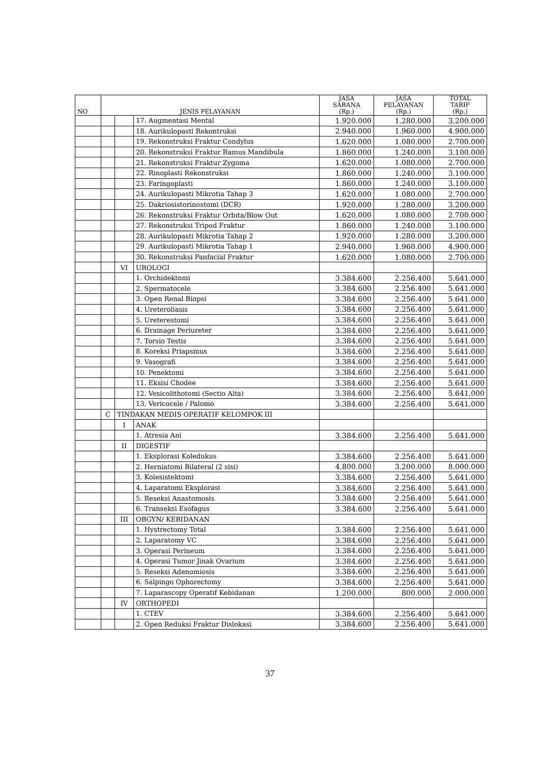| NO | JENIS PELAYANAN | | | JASA SARANA (Rp.) | JASA PELAYANAN (Rp.) | TOTAL TARIF (Rp.) |
| --- | --- | --- | --- | --- | --- | --- |
| | | | 17. Augmentasi Mental | 1.920.000 | 1.280.000 | 3.200.000 |
| | | | 18. Aurikulopasti Rekontruksi | 2.940.000 | 1.960.000 | 4.900.000 |
| | | | 19. Rekonstruksi Fraktur Condylus | 1.620.000 | 1.080.000 | 2.700.000 |
| | | | 20. Rekonstruksi Fraktur Ramus Mandibula | 1.860.000 | 1.240.000 | 3.100.000 |
| | | | 21. Rekonstruksi Fraktur Zygoma | 1.620.000 | 1.080.000 | 2.700.000 |
| | | | 22. Rinoplasti Rekonstruksi | 1.860.000 | 1.240.000 | 3.100.000 |
| | | | 23. Faringoplasti | 1.860.000 | 1.240.000 | 3.100.000 |
| | | | 24. Aurikulopasti Mikrotia Tahap 3 | 1.620.000 | 1.080.000 | 2.700.000 |
| | | | 25. Dakriosistorinostomi (DCR) | 1.920.000 | 1.280.000 | 3.200.000 |
| | | | 26. Rekonstruksi Fraktur Orbita/Blow Out | 1.620.000 | 1.080.000 | 2.700.000 |
| | | | 27. Rekonstruksi Tripod Fraktur | 1.860.000 | 1.240.000 | 3.100.000 |
| | | | 28. Aurikulopasti Mikrotia Tahap 2 | 1.920.000 | 1.280.000 | 3.200.000 |
| | | | 29. Aurikulopasti Mikrotia Tahap 1 | 2.940.000 | 1.960.000 | 4.900.000 |
| | | | 30. Rekonstruksi Panfacial Fraktur | 1.620.000 | 1.080.000 | 2.700.000 |
| | | VI | UROLOGI | | | |
| | | | 1. Orchidektomi | 3.384.600 | 2.256.400 | 5.641.000 |
| | | | 2. Spermatocele | 3.384.600 | 2.256.400 | 5.641.000 |
| | | | 3. Open Renal Biopsi | 3.384.600 | 2.256.400 | 5.641.000 |
| | | | 4. Ureteroliasis | 3.384.600 | 2.256.400 | 5.641.000 |
| | | | 5. Ureterestomi | 3.384.600 | 2.256.400 | 5.641.000 |
| | | | 6. Drainage Periureter | 3.384.600 | 2.256.400 | 5.641.000 |
| | | | 7. Torsio Testis | 3.384.600 | 2.256.400 | 5.641.000 |
| | | | 8. Koreksi Priapsmus | 3.384.600 | 2.256.400 | 5.641.000 |
| | | | 9. Vasografi | 3.384.600 | 2.256.400 | 5.641.000 |
| | | | 10. Penektomi | 3.384.600 | 2.256.400 | 5.641.000 |
| | | | 11. Eksisi Chodee | 3.384.600 | 2.256.400 | 5.641.000 |
| | | | 12. Vesicolithotomi (Sectio Alta) | 3.384.600 | 2.256.400 | 5.641.000 |
| | | | 13. Vericocele / Palomo | 3.384.600 | 2.256.400 | 5.641.000 |
| | C | TINDAKAN MEDIS OPERATIF KELOMPOK III | | | | |
| | | I | ANAK | | | |
| | | | 1. Atresia Ani | 3.384.600 | 2.256.400 | 5.641.000 |
| | | II | DIGESTIF | | | |
| | | | 1. Eksplorasi Koledukus | 3.384.600 | 2.256.400 | 5.641.000 |
| | | | 2. Herniatomi Bilateral (2 sisi) | 4.800.000 | 3.200.000 | 8.000.000 |
| | | | 3. Kolesistektomi | 3.384.600 | 2.256.400 | 5.641.000 |
| | | | 4. Laparatomi Eksplorasi | 3.384.600 | 2.256.400 | 5.641.000 |
| | | | 5. Reseksi Anastomosis | 3.384.600 | 2.256.400 | 5.641.000 |
| | | | 6. Transeksi Esofagus | 3.384.600 | 2.256.400 | 5.641.000 |
| | | III | OBGYN/ KEBIDANAN | | | |
| | | | 1. Hystrectomy Total | 3.384.600 | 2.256.400 | 5.641.000 |
| | | | 2. Laparatomy VC | 3.384.600 | 2.256.400 | 5.641.000 |
| | | | 3. Operasi Perineum | 3.384.600 | 2.256.400 | 5.641.000 |
| | | | 4. Operasi Tumor Jinak Ovarium | 3.384.600 | 2.256.400 | 5.641.000 |
| | | | 5. Reseksi Adenomiosis | 3.384.600 | 2.256.400 | 5.641.000 |
| | | | 6. Salpingo Ophorectomy | 3.384.600 | 2.256.400 | 5.641.000 |
| | | | 7. Laparascopy Operatif Kebidanan | 1.200.000 | 800.000 | 2.000.000 |
| | | IV | ORTHOPEDI | | | |
| | | | 1. CTEV | 3.384.600 | 2.256.400 | 5.641.000 |
| | | | 2. Open Reduksi Fraktur Dislokasi | 3.384.600 | 2.256.400 | 5.641.000 |
37